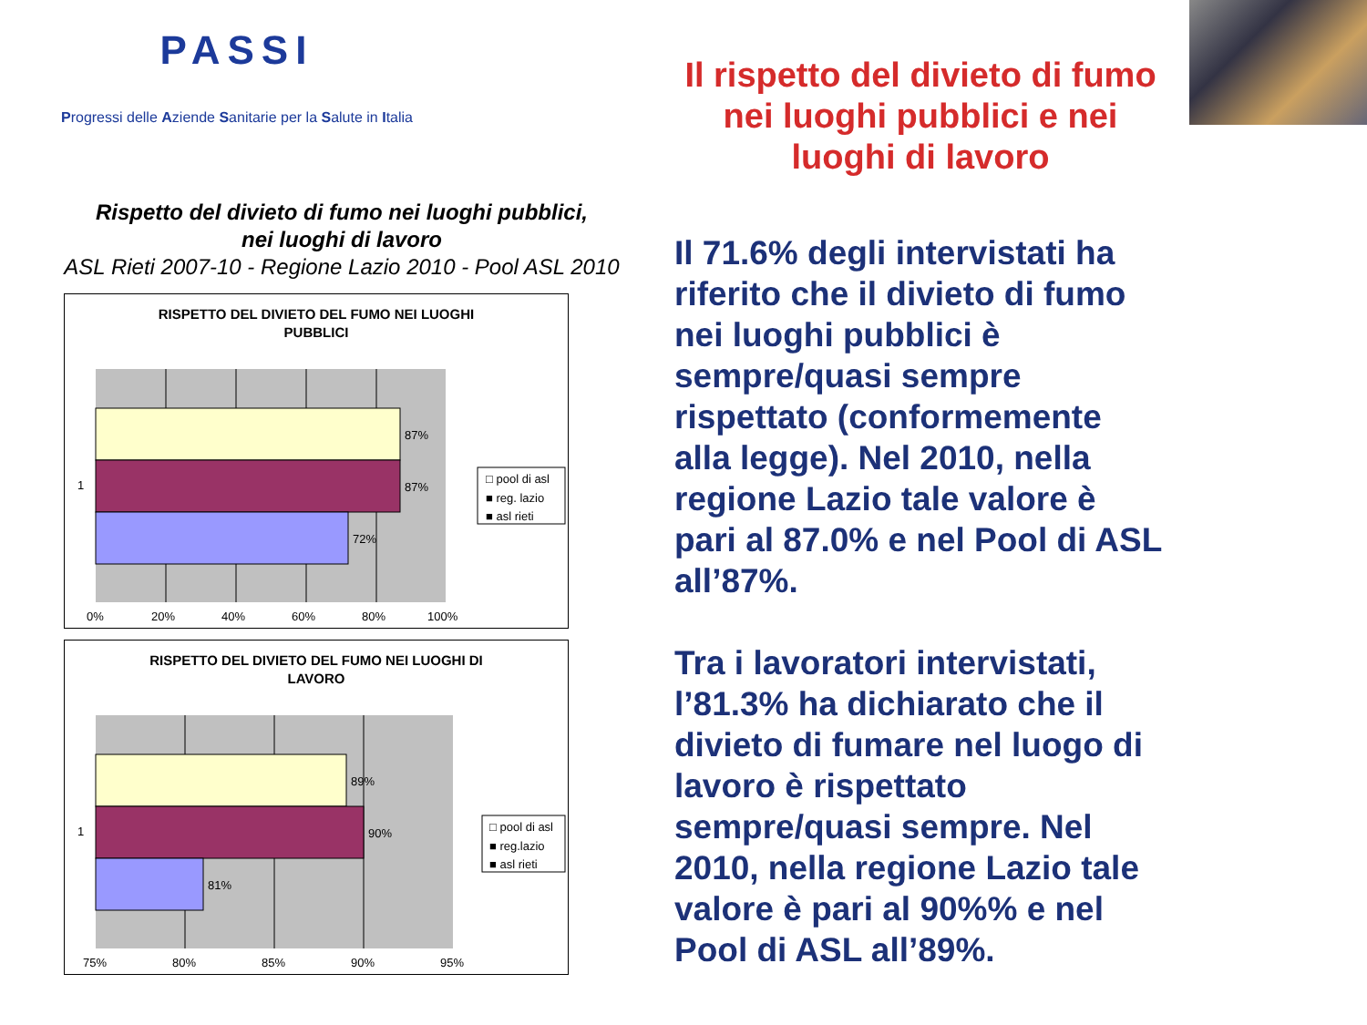PASSI
Progressi delle Aziende Sanitarie per la Salute in Italia
Rispetto del divieto di fumo nei luoghi pubblici,
nei luoghi di lavoro
ASL Rieti 2007-10 - Regione Lazio 2010 - Pool ASL 2010
RISPETTO DEL DIVIETO DEL FUMO NEI LUOGHI
PUBBLICI
87%
87%
72%
1
0%
20%
40%
60%
80%
100%
□ pool di asl
■ reg. lazio
■ asl rieti
RISPETTO DEL DIVIETO DEL FUMO NEI LUOGHI DI
LAVORO
89%
90%
81%
1
75%
80%
85%
90%
95%
□ pool di asl
■ reg.lazio
■ asl rieti
Il rispetto del divieto di fumo nei luoghi pubblici e nei luoghi di lavoro
Il 71.6% degli intervistati ha riferito che il divieto di fumo nei luoghi pubblici è sempre/quasi sempre rispettato (conformemente alla legge). Nel 2010, nella regione Lazio tale valore è pari al 87.0% e nel Pool di ASL all’87%.
Tra i lavoratori intervistati, l’81.3% ha dichiarato che il divieto di fumare nel luogo di lavoro è rispettato sempre/quasi sempre. Nel 2010, nella regione Lazio tale valore è pari al 90%% e nel Pool di ASL all’89%.